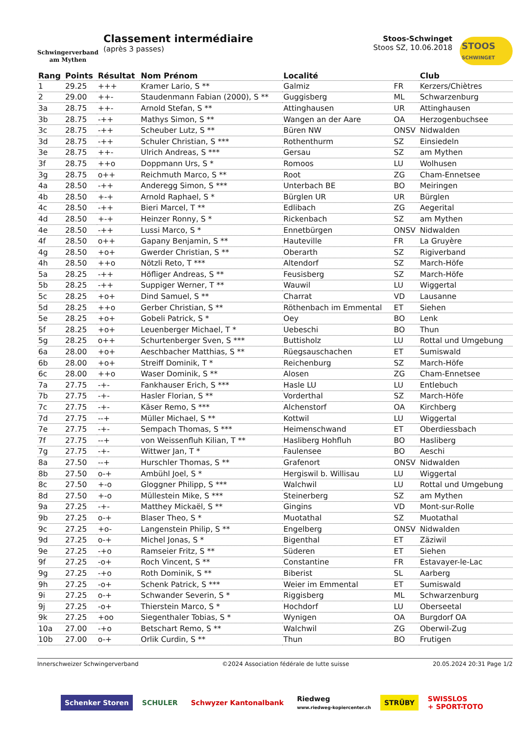Schwingerverband
am Mythen
Classement intermédiaire
(après 3 passes)
Stoos-Schwinget
Stoos SZ, 10.06.2018
STOOS
SCHWINGET
| Rang | Points | Résultat | Nom Prénom | Localité | | Club |
| --- | --- | --- | --- | --- | --- | --- |
| 1 | 29.25 | +++ | Kramer Lario, S ** | Galmiz | FR | Kerzers/Chiètres |
| 2 | 29.00 | ++- | Staudenmann Fabian (2000), S ** | Guggisberg | ML | Schwarzenburg |
| 3a | 28.75 | ++- | Arnold Stefan, S ** | Attinghausen | UR | Attinghausen |
| 3b | 28.75 | -++ | Mathys Simon, S ** | Wangen an der Aare | OA | Herzogenbuchsee |
| 3c | 28.75 | -++ | Scheuber Lutz, S ** | Büren NW | ONSV | Nidwalden |
| 3d | 28.75 | -++ | Schuler Christian, S *** | Rothenthurm | SZ | Einsiedeln |
| 3e | 28.75 | ++- | Ulrich Andreas, S *** | Gersau | SZ | am Mythen |
| 3f | 28.75 | ++o | Doppmann Urs, S * | Romoos | LU | Wolhusen |
| 3g | 28.75 | o++ | Reichmuth Marco, S ** | Root | ZG | Cham-Ennetsee |
| 4a | 28.50 | -++ | Anderegg Simon, S *** | Unterbach BE | BO | Meiringen |
| 4b | 28.50 | +-+ | Arnold Raphael, S * | Bürglen UR | UR | Bürglen |
| 4c | 28.50 | -++ | Bieri Marcel, T ** | Edlibach | ZG | Aegerital |
| 4d | 28.50 | +-+ | Heinzer Ronny, S * | Rickenbach | SZ | am Mythen |
| 4e | 28.50 | -++ | Lussi Marco, S * | Ennetbürgen | ONSV | Nidwalden |
| 4f | 28.50 | o++ | Gapany Benjamin, S ** | Hauteville | FR | La Gruyère |
| 4g | 28.50 | +o+ | Gwerder Christian, S ** | Oberarth | SZ | Rigiverband |
| 4h | 28.50 | ++o | Nötzli Reto, T *** | Altendorf | SZ | March-Höfe |
| 5a | 28.25 | -++ | Höfliger Andreas, S ** | Feusisberg | SZ | March-Höfe |
| 5b | 28.25 | -++ | Suppiger Werner, T ** | Wauwil | LU | Wiggertal |
| 5c | 28.25 | +o+ | Dind Samuel, S ** | Charrat | VD | Lausanne |
| 5d | 28.25 | ++o | Gerber Christian, S ** | Röthenbach im Emmental | ET | Siehen |
| 5e | 28.25 | +o+ | Gobeli Patrick, S * | Oey | BO | Lenk |
| 5f | 28.25 | +o+ | Leuenberger Michael, T * | Uebeschi | BO | Thun |
| 5g | 28.25 | o++ | Schurtenberger Sven, S *** | Buttisholz | LU | Rottal und Umgebung |
| 6a | 28.00 | +o+ | Aeschbacher Matthias, S ** | Rüegsauschachen | ET | Sumiswald |
| 6b | 28.00 | +o+ | Streiff Dominik, T * | Reichenburg | SZ | March-Höfe |
| 6c | 28.00 | ++o | Waser Dominik, S ** | Alosen | ZG | Cham-Ennetsee |
| 7a | 27.75 | -+- | Fankhauser Erich, S *** | Hasle LU | LU | Entlebuch |
| 7b | 27.75 | -+- | Hasler Florian, S ** | Vorderthal | SZ | March-Höfe |
| 7c | 27.75 | -+- | Käser Remo, S *** | Alchenstorf | OA | Kirchberg |
| 7d | 27.75 | --+ | Müller Michael, S ** | Kottwil | LU | Wiggertal |
| 7e | 27.75 | -+- | Sempach Thomas, S *** | Heimenschwand | ET | Oberdiessbach |
| 7f | 27.75 | --+ | von Weissenfluh Kilian, T ** | Hasliberg Hohfluh | BO | Hasliberg |
| 7g | 27.75 | -+- | Wittwer Jan, T * | Faulensee | BO | Aeschi |
| 8a | 27.50 | --+ | Hurschler Thomas, S ** | Grafenort | ONSV | Nidwalden |
| 8b | 27.50 | o-+ | Ambühl Joel, S * | Hergiswil b. Willisau | LU | Wiggertal |
| 8c | 27.50 | +-o | Gloggner Philipp, S *** | Walchwil | LU | Rottal und Umgebung |
| 8d | 27.50 | +-o | Müllestein Mike, S *** | Steinerberg | SZ | am Mythen |
| 9a | 27.25 | -+- | Matthey Mickaël, S ** | Gingins | VD | Mont-sur-Rolle |
| 9b | 27.25 | o-+ | Blaser Theo, S * | Muotathal | SZ | Muotathal |
| 9c | 27.25 | +o- | Langenstein Philip, S ** | Engelberg | ONSV | Nidwalden |
| 9d | 27.25 | o-+ | Michel Jonas, S * | Bigenthal | ET | Zäziwil |
| 9e | 27.25 | -+o | Ramseier Fritz, S ** | Süderen | ET | Siehen |
| 9f | 27.25 | -o+ | Roch Vincent, S ** | Constantine | FR | Estavayer-le-Lac |
| 9g | 27.25 | -+o | Roth Dominik, S ** | Biberist | SL | Aarberg |
| 9h | 27.25 | -o+ | Schenk Patrick, S *** | Weier im Emmental | ET | Sumiswald |
| 9i | 27.25 | o-+ | Schwander Severin, S * | Riggisberg | ML | Schwarzenburg |
| 9j | 27.25 | -o+ | Thierstein Marco, S * | Hochdorf | LU | Oberseetal |
| 9k | 27.25 | +oo | Siegenthaler Tobias, S * | Wynigen | OA | Burgdorf OA |
| 10a | 27.00 | -+o | Betschart Remo, S ** | Walchwil | ZG | Oberwil-Zug |
| 10b | 27.00 | o-+ | Orlik Curdin, S ** | Thun | BO | Frutigen |
Innerschweizer Schwingerverband ©2024 Association fédérale de lutte suisse 20.05.2024 20:31 Page 1/2
Schenker Storen SCHULER Schwyzer Kantonalbank
Riedweg
www.riedweg-kopiercenter.ch
STRÜBY
SWISSLOS
+ SPORT-TOTO